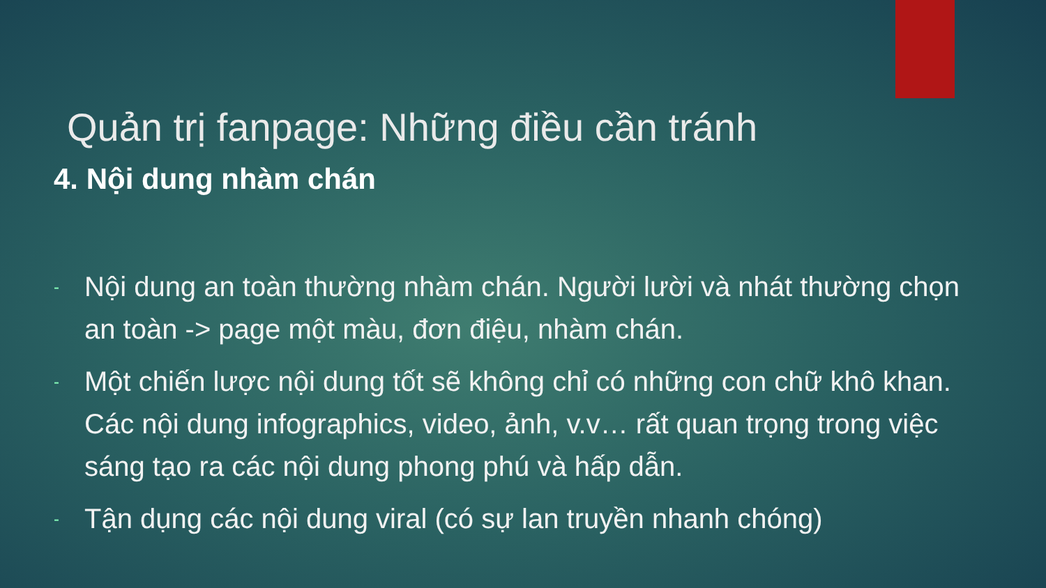Quản trị fanpage: Những điều cần tránh
4. Nội dung nhàm chán
- Nội dung an toàn thường nhàm chán. Người lười và nhát thường chọn an toàn -> page một màu, đơn điệu, nhàm chán.
- Một chiến lược nội dung tốt sẽ không chỉ có những con chữ khô khan. Các nội dung infographics, video, ảnh, v.v… rất quan trọng trong việc sáng tạo ra các nội dung phong phú và hấp dẫn.
- Tận dụng các nội dung viral (có sự lan truyền nhanh chóng)